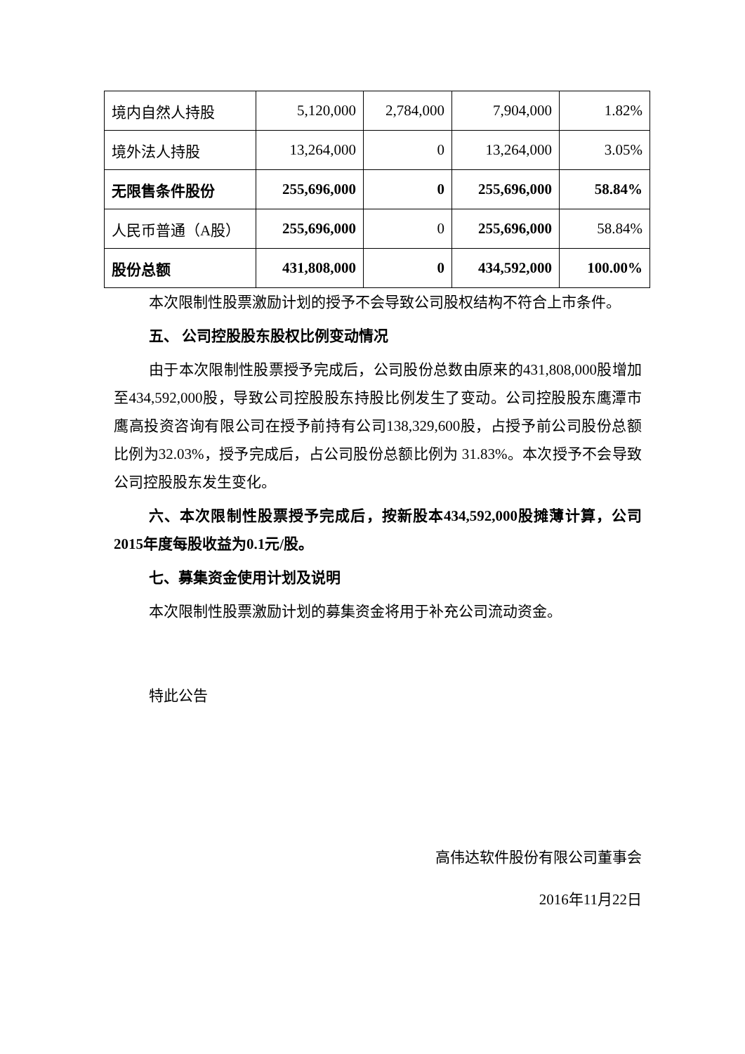| 境内自然人持股 | 5,120,000 | 2,784,000 | 7,904,000 | 1.82% |
| 境外法人持股 | 13,264,000 | 0 | 13,264,000 | 3.05% |
| 无限售条件股份 | 255,696,000 | 0 | 255,696,000 | 58.84% |
| 人民币普通（A股） | 255,696,000 | 0 | 255,696,000 | 58.84% |
| 股份总额 | 431,808,000 | 0 | 434,592,000 | 100.00% |
本次限制性股票激励计划的授予不会导致公司股权结构不符合上市条件。
五、 公司控股股东股权比例变动情况
由于本次限制性股票授予完成后，公司股份总数由原来的431,808,000股增加至434,592,000股，导致公司控股股东持股比例发生了变动。公司控股股东鹰潭市鹰高投资咨询有限公司在授予前持有公司138,329,600股，占授予前公司股份总额比例为32.03%，授予完成后，占公司股份总额比例为 31.83%。本次授予不会导致公司控股股东发生变化。
六、本次限制性股票授予完成后，按新股本434,592,000股摊薄计算，公司2015年度每股收益为0.1元/股。
七、募集资金使用计划及说明
本次限制性股票激励计划的募集资金将用于补充公司流动资金。
特此公告
高伟达软件股份有限公司董事会
2016年11月22日